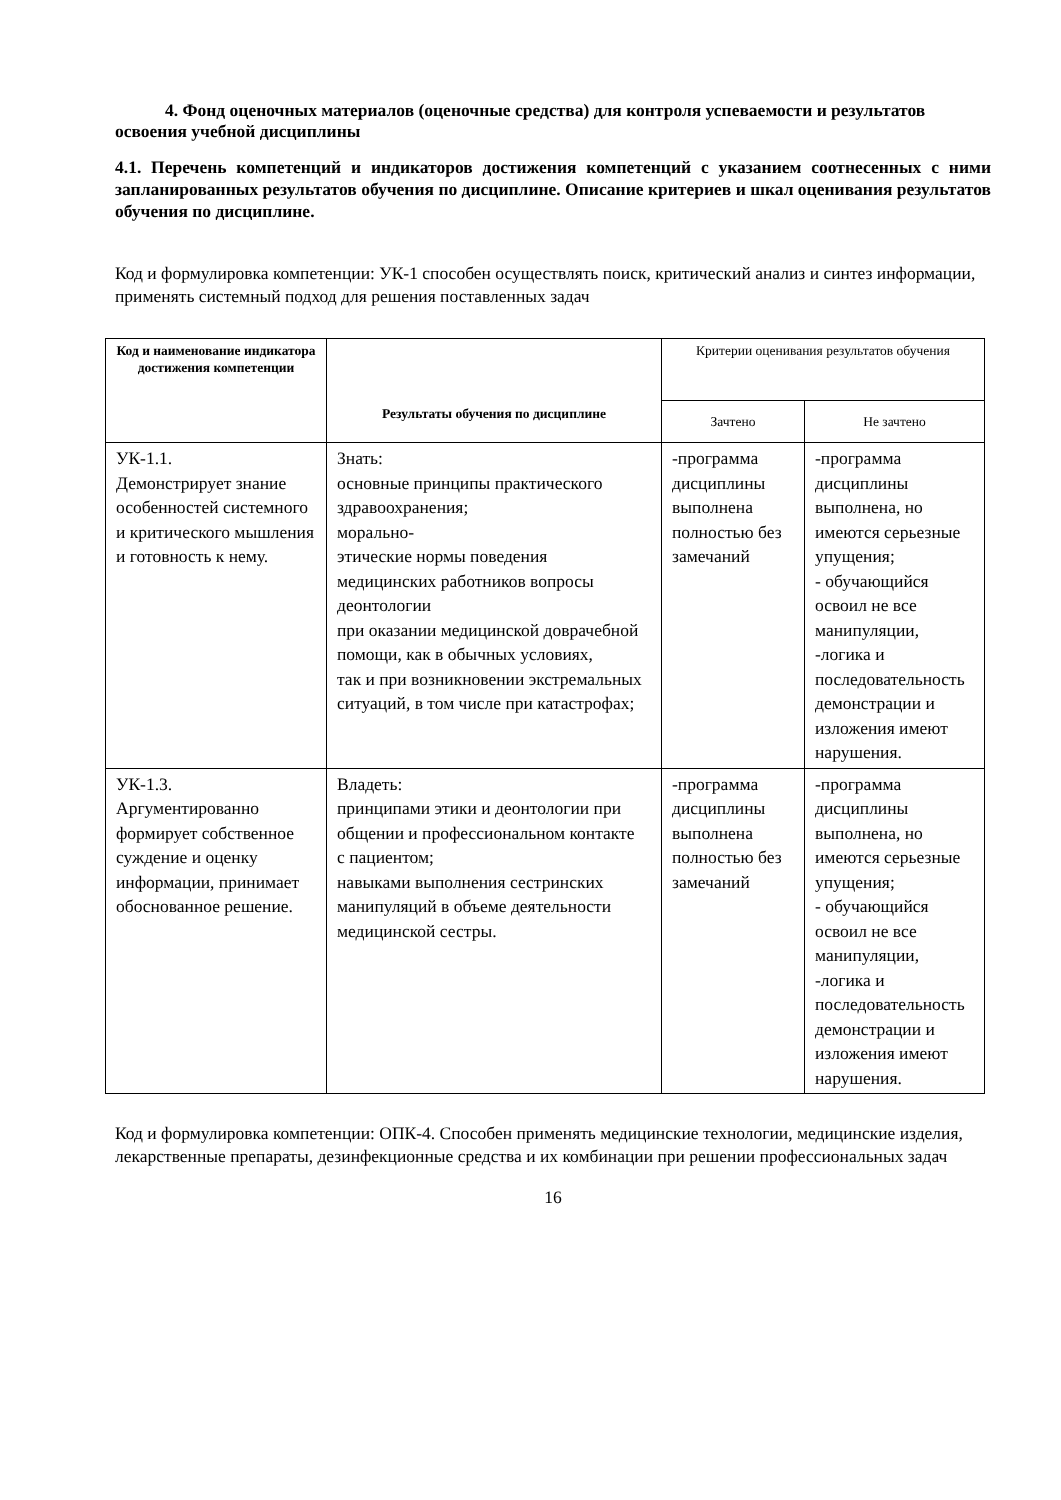4. Фонд оценочных материалов (оценочные средства) для контроля успеваемости и результатов освоения учебной дисциплины
4.1. Перечень компетенций и индикаторов достижения компетенций с указанием соотнесенных с ними запланированных результатов обучения по дисциплине. Описание критериев и шкал оценивания результатов обучения по дисциплине.
Код и формулировка компетенции: УК-1 способен осуществлять поиск, критический анализ и синтез информации, применять системный подход для решения поставленных задач
| Код и наименование индикатора достижения компетенции | Результаты обучения по дисциплине | Критерии оценивания результатов обучения | |
| --- | --- | --- | --- |
| | | Зачтено | Не зачтено |
| УК-1.1. Демонстрирует знание особенностей системного и критического мышления и готовность к нему. | Знать: основные принципы практического здравоохранения; морально- этические нормы поведения медицинских работников вопросы деонтологии при оказании медицинской доврачебной помощи, как в обычных условиях, так и при возникновении экстремальных ситуаций, в том числе при катастрофах; | -программа дисциплины выполнена полностью без замечаний | -программа дисциплины выполнена, но имеются серьезные упущения; - обучающийся освоил не все манипуляции, -логика и последовательность демонстрации и изложения имеют нарушения. |
| УК-1.3. Аргументированно формирует собственное суждение и оценку информации, принимает обоснованное решение. | Владеть: принципами этики и деонтологии при общении и профессиональном контакте с пациентом; навыками выполнения сестринских манипуляций в объеме деятельности медицинской сестры. | -программа дисциплины выполнена полностью без замечаний | -программа дисциплины выполнена, но имеются серьезные упущения; - обучающийся освоил не все манипуляции, -логика и последовательность демонстрации и изложения имеют нарушения. |
Код и формулировка компетенции: ОПК-4. Способен применять медицинские технологии, медицинские изделия, лекарственные препараты, дезинфекционные средства и их комбинации при решении профессиональных задач
16